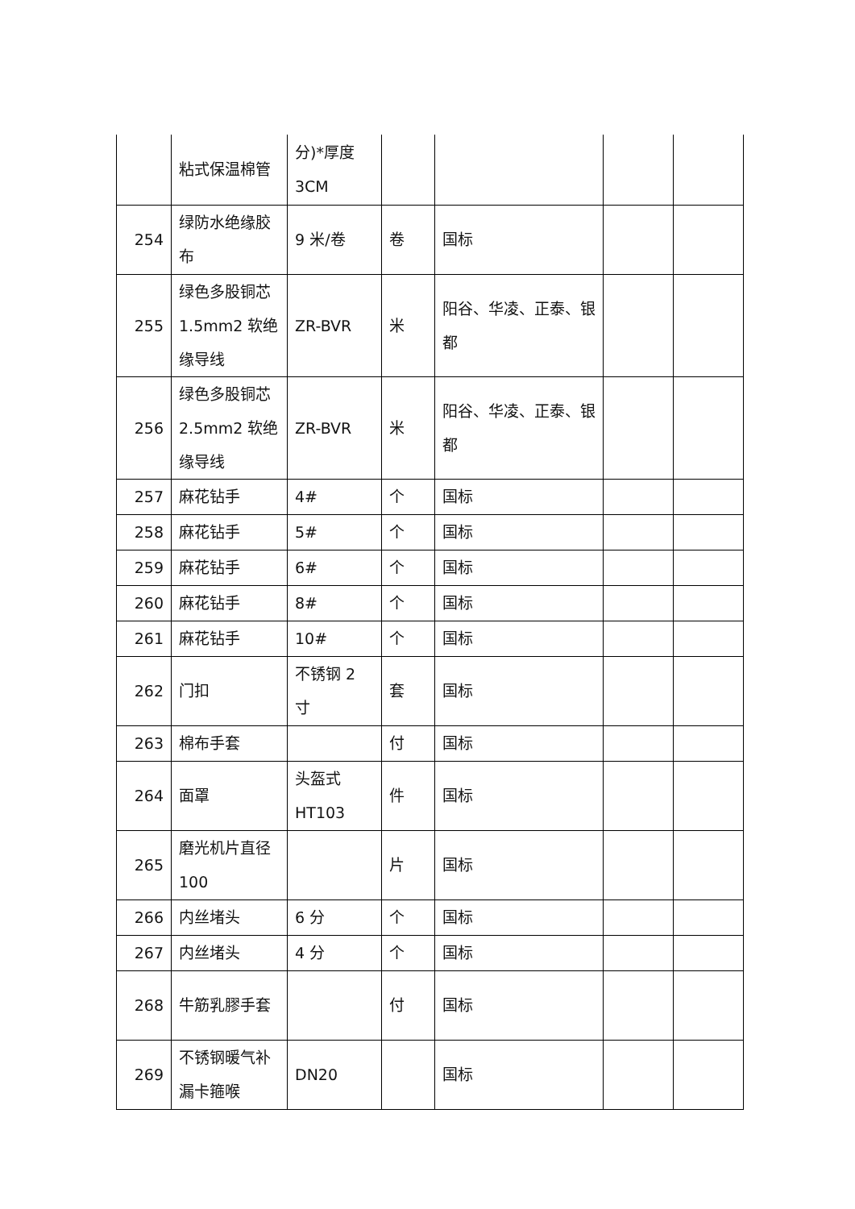| | 粘式保温棉管 | 分)*厚度3CM | | | | |
| 254 | 绿防水绝缘胶布 | 9 米/卷 | 卷 | 国标 | | |
| 255 | 绿色多股铜芯 1.5mm2 软绝缘导线 | ZR-BVR | 米 | 阳谷、华凌、正泰、银都 | | |
| 256 | 绿色多股铜芯 2.5mm2 软绝缘导线 | ZR-BVR | 米 | 阳谷、华凌、正泰、银都 | | |
| 257 | 麻花钻手 | 4# | 个 | 国标 | | |
| 258 | 麻花钻手 | 5# | 个 | 国标 | | |
| 259 | 麻花钻手 | 6# | 个 | 国标 | | |
| 260 | 麻花钻手 | 8# | 个 | 国标 | | |
| 261 | 麻花钻手 | 10# | 个 | 国标 | | |
| 262 | 门扣 | 不锈钢 2 寸 | 套 | 国标 | | |
| 263 | 棉布手套 | | 付 | 国标 | | |
| 264 | 面罩 | 头盔式HT103 | 件 | 国标 | | |
| 265 | 磨光机片直径 100 | | 片 | 国标 | | |
| 266 | 内丝堵头 | 6 分 | 个 | 国标 | | |
| 267 | 内丝堵头 | 4 分 | 个 | 国标 | | |
| 268 | 牛筋乳膠手套 | | 付 | 国标 | | |
| 269 | 不锈钢暖气补漏卡箍喉 | DN20 | | 国标 | | |